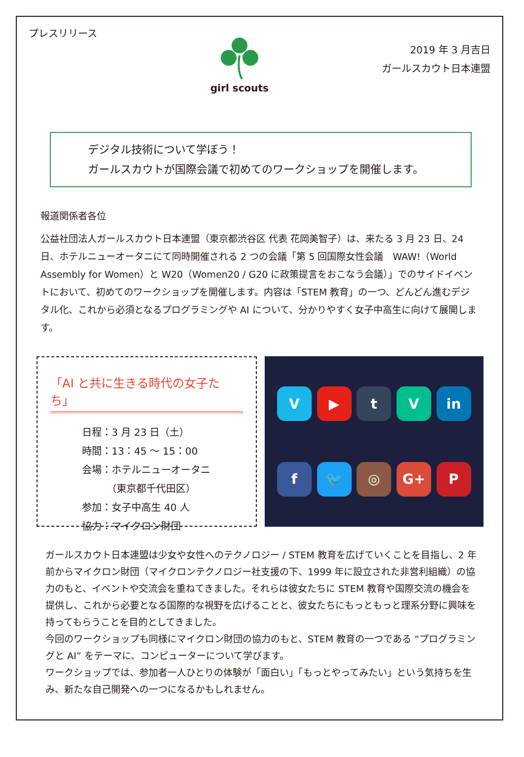プレスリリース
girl scouts
2019 年 3 月吉日
ガールスカウト日本連盟
デジタル技術について学ぼう！
ガールスカウトが国際会議で初めてのワークショップを開催します。
報道関係者各位
公益社団法人ガールスカウト日本連盟（東京都渋谷区 代表 花岡美智子）は、来たる 3 月 23 日、24 日、ホテルニューオータニにて同時開催される 2 つの会議「第 5 回国際女性会議　WAW!（World Assembly for Women）と W20（Women20 / G20 に政策提言をおこなう会議）」でのサイドイベントにおいて、初めてのワークショップを開催します。内容は「STEM 教育」の一つ、どんどん進むデジタル化、これから必須となるプログラミングや AI について、分かりやすく女子中高生に向けて展開します。
「AI と共に生きる時代の女子たち」
日程：3 月 23 日（土）
時間：13：45 ～ 15：00
会場：ホテルニューオータニ
　　　（東京都千代田区）
参加：女子中高生 40 人
協力：マイクロン財団
V
▶
t
V
in
f
🐦
◎
G+
P
ガールスカウト日本連盟は少女や女性へのテクノロジー / STEM 教育を広げていくことを目指し、2 年前からマイクロン財団（マイクロンテクノロジー社支援の下、1999 年に設立された非営利組織）の協力のもと、イベントや交流会を重ねてきました。それらは彼女たちに STEM 教育や国際交流の機会を提供し、これから必要となる国際的な視野を広げることと、彼女たちにもっともっと理系分野に興味を持ってもらうことを目的としてきました。
今回のワークショップも同様にマイクロン財団の協力のもと、STEM 教育の一つである “プログラミングと AI” をテーマに、コンピューターについて学びます。
ワークショップでは、参加者一人ひとりの体験が「面白い」「もっとやってみたい」という気持ちを生み、新たな自己開発への一つになるかもしれません。